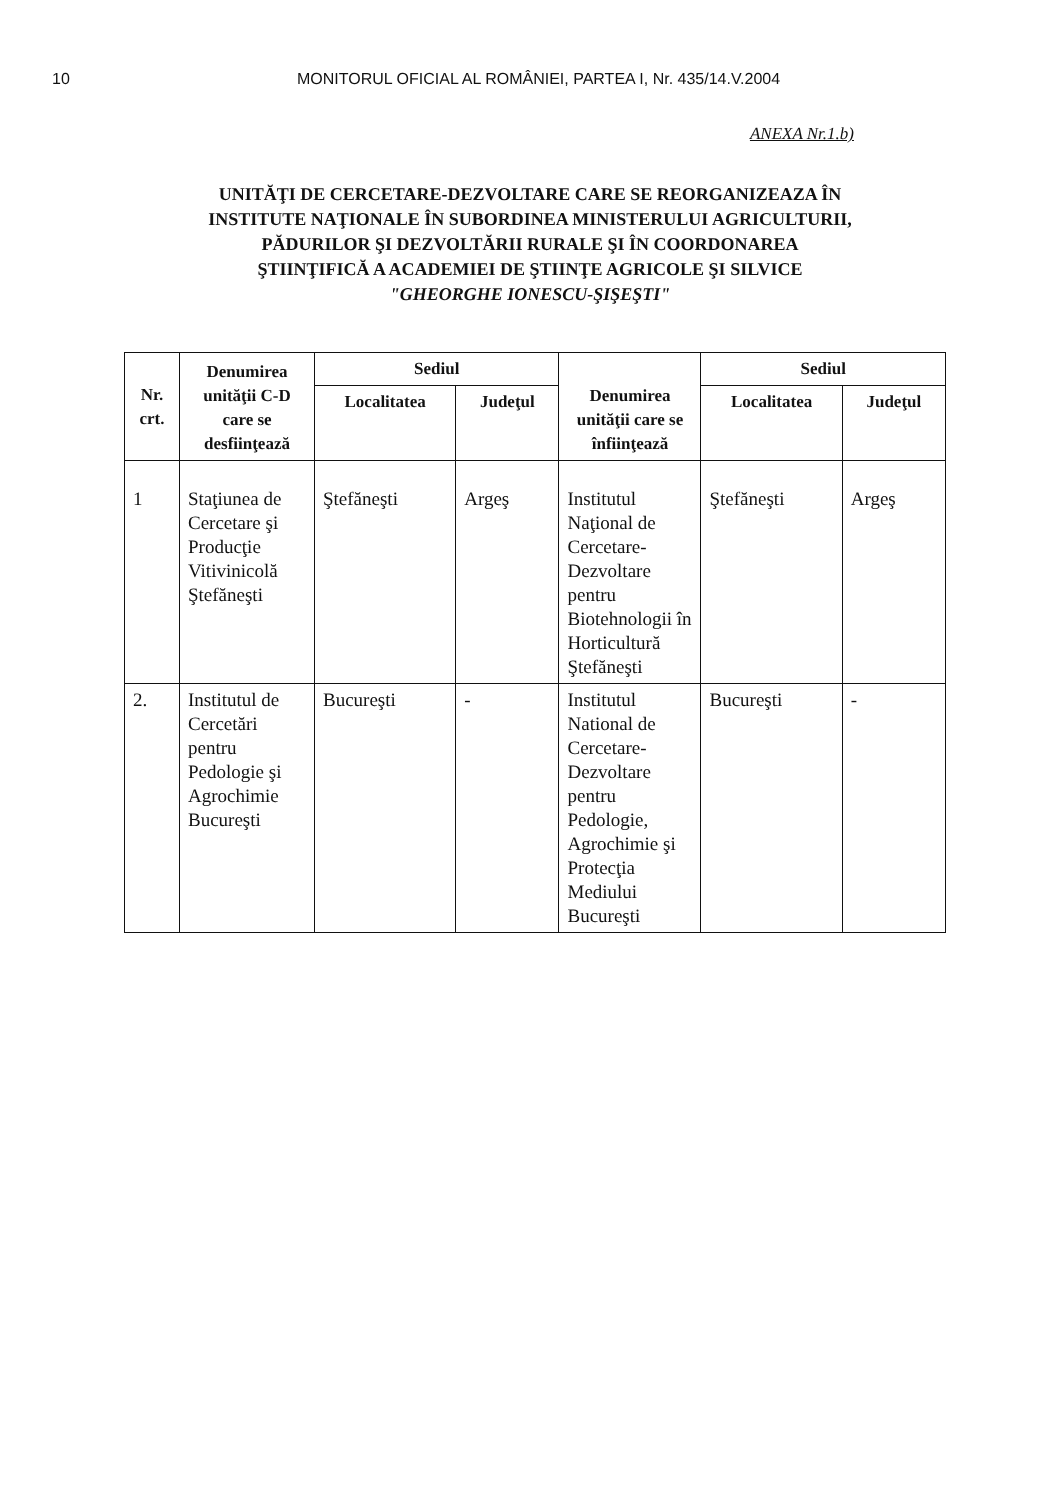10 MONITORUL OFICIAL AL ROMÂNIEI, PARTEA I, Nr. 435/14.V.2004
ANEXA Nr.1.b)
UNITĂŢI DE CERCETARE-DEZVOLTARE CARE SE REORGANIZEAZA ÎN
INSTITUTE NAŢIONALE ÎN SUBORDINEA MINISTERULUI AGRICULTURII,
PĂDURILOR ŞI DEZVOLTĂRII RURALE ŞI ÎN COORDONAREA
ŞTIINŢIFICĂ A ACADEMIEI DE ŞTIINŢE AGRICOLE ŞI SILVICE
"GHEORGHE IONESCU-ŞIŞEŞTI"
| Nr. crt. | Denumirea unităţii C-D care se desfiinţează | Sediul | | Denumirea unităţii care se înfiinţează | Sediul | |
| --- | --- | --- | --- | --- | --- | --- |
| | | Localitatea | Judeţul | | Localitatea | Judeţul |
| 1 | Staţiunea de Cercetare şi Producţie Vitivinicolă Ştefăneşti | Ştefăneşti | Argeş | Institutul Naţional de Cercetare-Dezvoltare pentru Biotehnologii în Horticultură Ştefăneşti | Ştefăneşti | Argeş |
| 2. | Institutul de Cercetări pentru Pedologie şi Agrochimie Bucureşti | Bucureşti | - | Institutul National de Cercetare-Dezvoltare pentru Pedologie, Agrochimie şi Protecţia Mediului Bucureşti | Bucureşti | - |